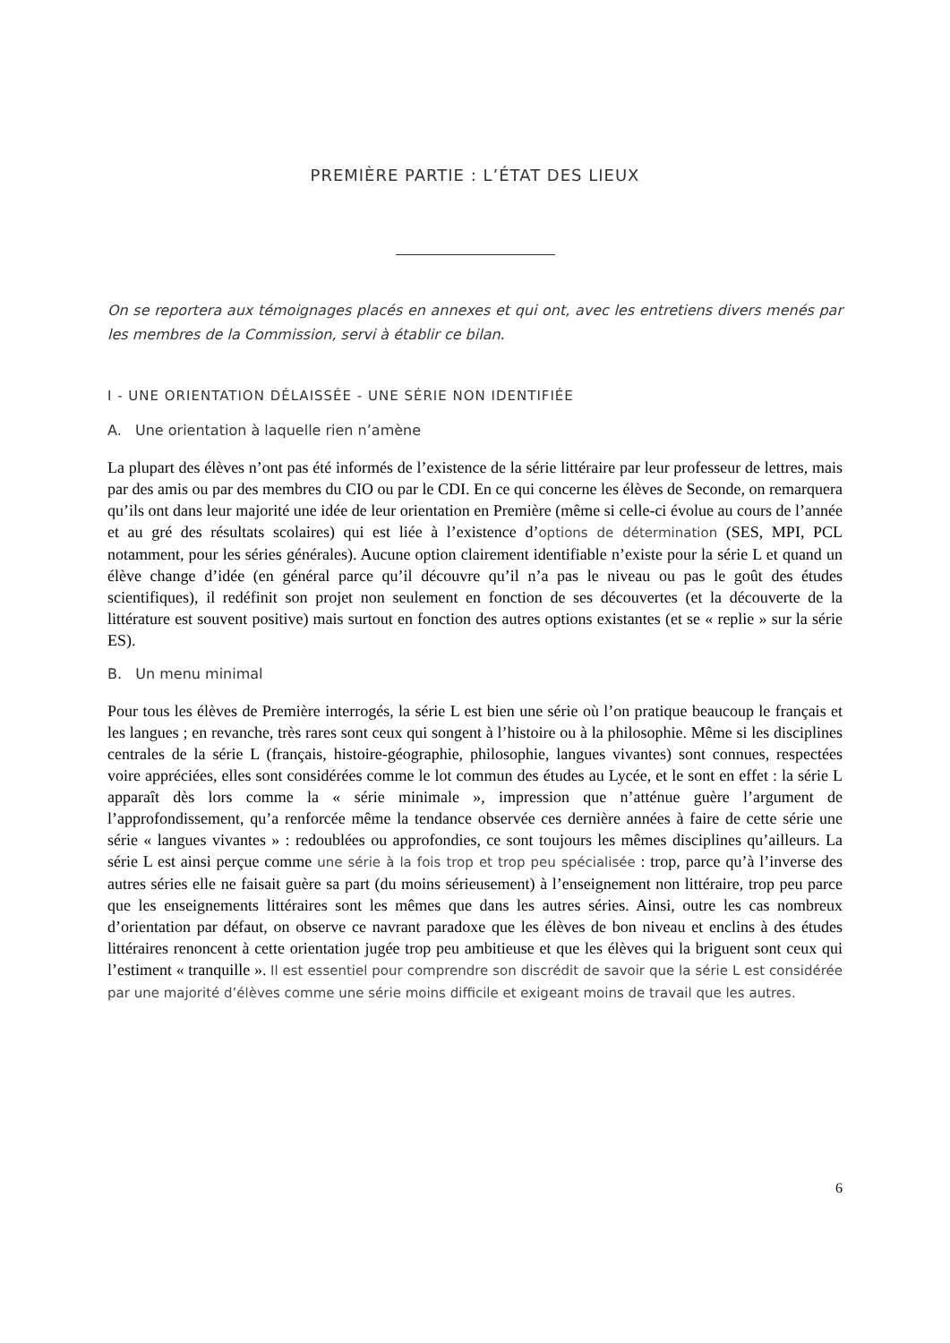PREMIÈRE PARTIE : L’ÉTAT DES LIEUX
On se reportera aux témoignages placés en annexes et qui ont, avec les entretiens divers menés par les membres de la Commission, servi à établir ce bilan.
I - UNE ORIENTATION DÉLAISSÉE - UNE SÉRIE NON IDENTIFIÉE
A. Une orientation à laquelle rien n’amène
La plupart des élèves n’ont pas été informés de l’existence de la série littéraire par leur professeur de lettres, mais par des amis ou par des membres du CIO ou par le CDI. En ce qui concerne les élèves de Seconde, on remarquera qu’ils ont dans leur majorité une idée de leur orientation en Première (même si celle-ci évolue au cours de l’année et au gré des résultats scolaires) qui est liée à l’existence d’options de détermination (SES, MPI, PCL notamment, pour les séries générales). Aucune option clairement identifiable n’existe pour la série L et quand un élève change d’idée (en général parce qu’il découvre qu’il n’a pas le niveau ou pas le goût des études scientifiques), il redéfinit son projet non seulement en fonction de ses découvertes (et la découverte de la littérature est souvent positive) mais surtout en fonction des autres options existantes (et se « replie » sur la série ES).
B. Un menu minimal
Pour tous les élèves de Première interrogés, la série L est bien une série où l’on pratique beaucoup le français et les langues ; en revanche, très rares sont ceux qui songent à l’histoire ou à la philosophie. Même si les disciplines centrales de la série L (français, histoire-géographie, philosophie, langues vivantes) sont connues, respectées voire appréciées, elles sont considérées comme le lot commun des études au Lycée, et le sont en effet : la série L apparaît dès lors comme la « série minimale », impression que n’atténue guère l’argument de l’approfondissement, qu’a renforcée même la tendance observée ces dernière années à faire de cette série une série « langues vivantes » : redoublées ou approfondies, ce sont toujours les mêmes disciplines qu’ailleurs. La série L est ainsi perçue comme une série à la fois trop et trop peu spécialisée : trop, parce qu’à l’inverse des autres séries elle ne faisait guère sa part (du moins sérieusement) à l’enseignement non littéraire, trop peu parce que les enseignements littéraires sont les mêmes que dans les autres séries. Ainsi, outre les cas nombreux d’orientation par défaut, on observe ce navrant paradoxe que les élèves de bon niveau et enclins à des études littéraires renoncent à cette orientation jugée trop peu ambitieuse et que les élèves qui la briguent sont ceux qui l’estiment « tranquille ». Il est essentiel pour comprendre son discrédit de savoir que la série L est considérée par une majorité d’élèves comme une série moins difficile et exigeant moins de travail que les autres.
6